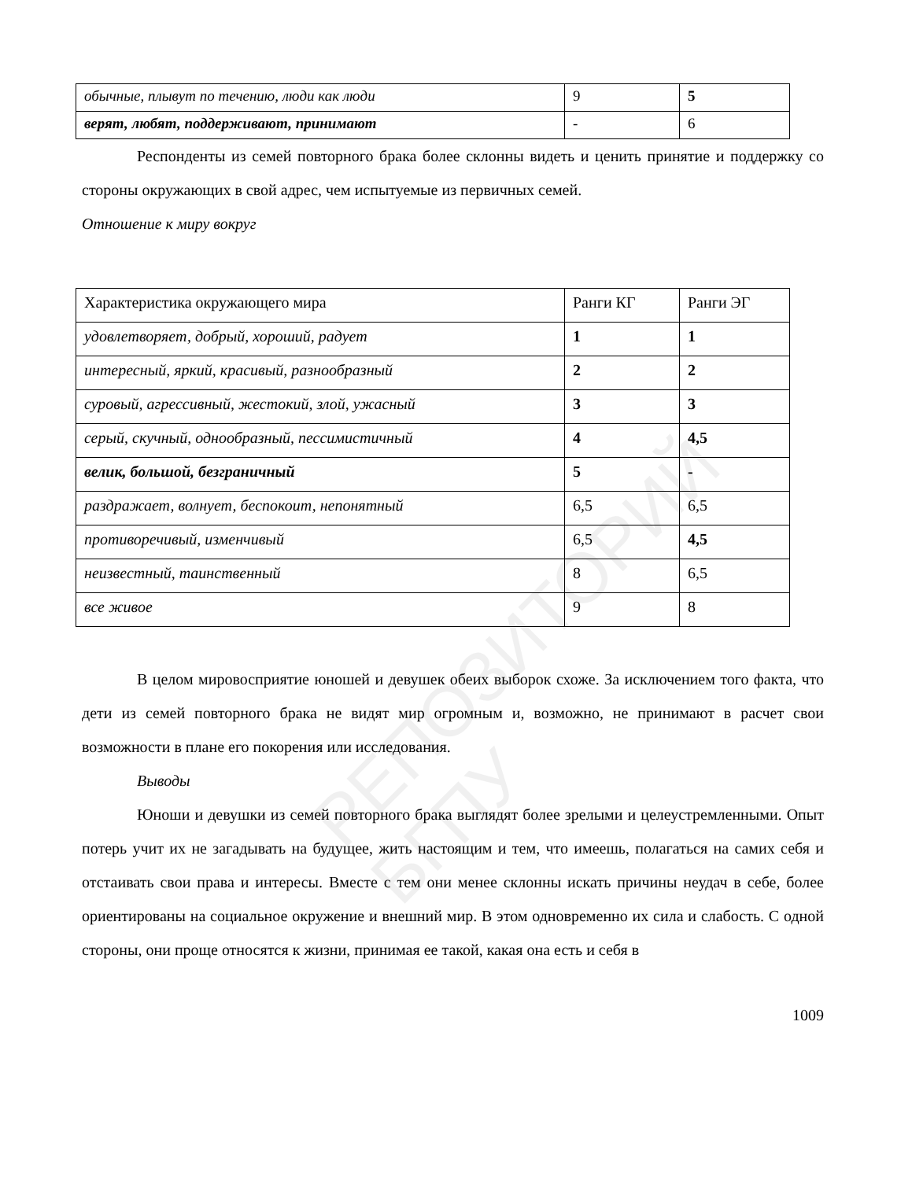РЕПОЗИТОРИЙ БГПУ
| обычные, плывут по течению, люди как люди | 9 | 5 |
| верят, любят, поддерживают, принимают | - | 6 |
Респонденты из семей повторного брака более склонны видеть и ценить принятие и поддержку со стороны окружающих в свой адрес, чем испытуемые из первичных семей.
Отношение к миру вокруг
| Характеристика окружающего мира | Ранги КГ | Ранги ЭГ |
| удовлетворяет, добрый, хороший, радует | 1 | 1 |
| интересный, яркий, красивый, разнообразный | 2 | 2 |
| суровый, агрессивный, жестокий, злой, ужасный | 3 | 3 |
| серый, скучный, однообразный, пессимистичный | 4 | 4,5 |
| велик, большой, безграничный | 5 | - |
| раздражает, волнует, беспокоит, непонятный | 6,5 | 6,5 |
| противоречивый, изменчивый | 6,5 | 4,5 |
| неизвестный, таинственный | 8 | 6,5 |
| все живое | 9 | 8 |
В целом мировосприятие юношей и девушек обеих выборок схоже. За исключением того факта, что дети из семей повторного брака не видят мир огромным и, возможно, не принимают в расчет свои возможности в плане его покорения или исследования.
Выводы
Юноши и девушки из семей повторного брака выглядят более зрелыми и целеустремленными. Опыт потерь учит их не загадывать на будущее, жить настоящим и тем, что имеешь, полагаться на самих себя и отстаивать свои права и интересы. Вместе с тем они менее склонны искать причины неудач в себе, более ориентированы на социальное окружение и внешний мир. В этом одновременно их сила и слабость. С одной стороны, они проще относятся к жизни, принимая ее такой, какая она есть и себя в
1009